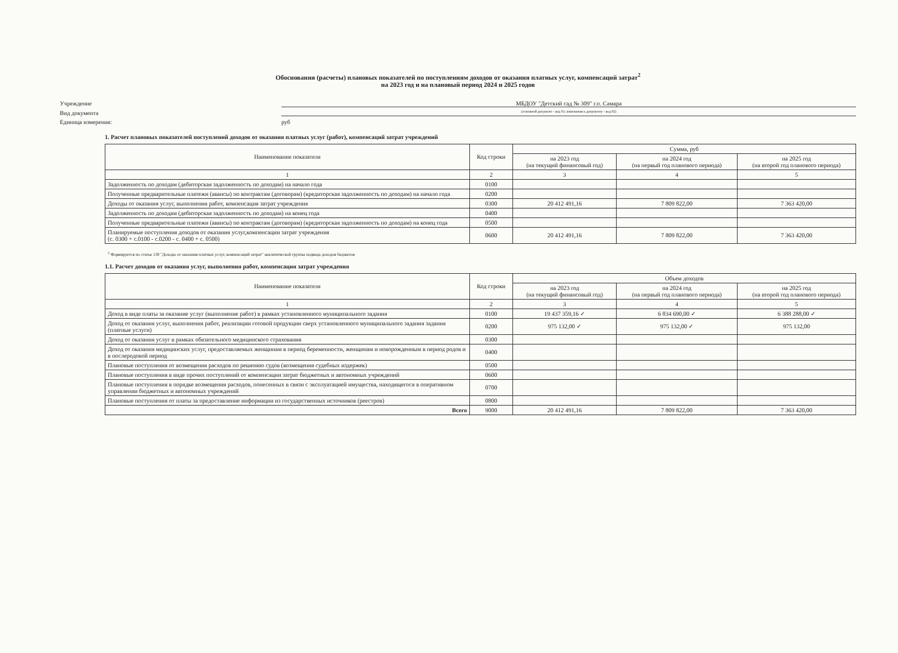Обоснования (расчеты) плановых показателей по поступлениям доходов от оказания платных услуг, компенсаций затрат<sup>2</sup>
на 2023 год и на плановый период 2024 и 2025 годов
Учреждение
МБДОУ "Детский сад № 309" г.о. Самара
Вид документа
(основной документ - код 01; изменения к документу - код 02)
Единица измерения:
руб
1. Расчет плановых показателей поступлений доходов от оказания платных услуг (работ), компенсаций затрат учреждений
| Наименование показателя | Код строки | Сумма, руб | | |
| --- | --- | --- | --- | --- |
| | | на 2023 год (на текущий финансовый год) | на 2024 год (на первый год планового периода) | на 2025 год (на второй год планового периода) |
| 1 | 2 | 3 | 4 | 5 |
| Задолженность по доходам (дебиторская задолженность по доходам) на начало года | 0100 | | | |
| Полученные предварительные платежи (авансы) по контрактам (договорам) (кредиторская задолженность по доходам) на начало года | 0200 | | | |
| Доходы от оказания услуг, выполнения работ, компенсация затрат учреждения | 0300 | 20 412 491,16 | 7 809 822,00 | 7 363 420,00 |
| Задолженность по доходам (дебиторская задолженность по доходам) на конец года | 0400 | | | |
| Полученные предварительные платежи (авансы) по контрактам (договорам) (кредиторская задолженность по доходам) на конец года | 0500 | | | |
| Планируемые поступления доходов от оказания услуг,компенсации затрат учреждения (с. 0300 + с.0100 - с.0200 - с. 0400 + с. 0500) | 0600 | 20 412 491,16 | 7 809 822,00 | 7 363 420,00 |
<sup>2</sup> Формируется по статье 130 "Доходы от оказания платных услуг, компенсаций затрат" аналитической группы подвида доходов бюджетов
1.1. Расчет доходов от оказания услуг, выполнения работ, компенсация затрат учреждения
| Наименование показателя | Код строки | Объем доходов | | |
| --- | --- | --- | --- | --- |
| | | на 2023 год (на текущий финансовый год) | на 2024 год (на первый год планового периода) | на 2025 год (на второй год планового периода) |
| 1 | 2 | 3 | 4 | 5 |
| Доход в виде платы за оказание услуг (выполнение работ) в рамках установленного муниципального задания | 0100 | 19 437 359,16 ✓ | 6 834 690,00 ✓ | 6 388 288,00 ✓ |
| Доход от оказания услуг, выполнения работ, реализации готовой продукции сверх установленного муниципального задания задания (платные услуги) | 0200 | 975 132,00 ✓ | 975 132,00 ✓ | 975 132,00 |
| Доход от оказания услуг в рамках обязательного медицинского страхования | 0300 | | | |
| Доход от оказания медицинских услуг, предоставляемых женщинам в период беременности, женщинам и новорожденным в период родов и в послеродовой период | 0400 | | | |
| Плановые поступления от возмещения расходов по решению судов (возмещения судебных издержек) | 0500 | | | |
| Плановые поступления в виде прочих поступлений от компенсации затрат бюджетных и автономных учреждений | 0600 | | | |
| Плановые поступления в порядке возмещения расходов, понесенных в связи с эксплуатацией имущества, находящегося в оперативном управлении бюджетных и автономных учреждений | 0700 | | | |
| Плановые поступления от платы за предоставление информации из государственных источников (реестров) | 0800 | | | |
| Всего | 9000 | 20 412 491,16 | 7 809 822,00 | 7 363 420,00 |